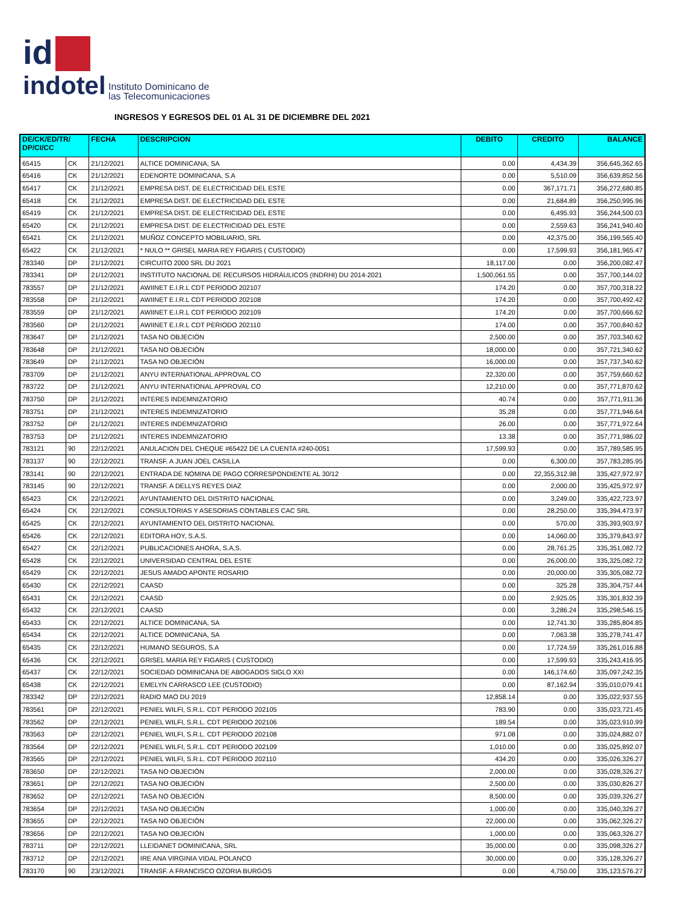id
indotel Instituto Dominicano de
las Telecomunicaciones
INGRESOS Y EGRESOS DEL 01 AL 31 DE DICIEMBRE DEL 2021
| DE/CK/ED/TR/ DP/CI/CC | | FECHA | DESCRIPCION | DEBITO | CREDITO | BALANCE |
| --- | --- | --- | --- | --- | --- | --- |
| 65415 | CK | 21/12/2021 | ALTICE DOMINICANA, SA | 0.00 | 4,434.39 | 356,645,362.65 |
| 65416 | CK | 21/12/2021 | EDENORTE DOMINICANA, S.A | 0.00 | 5,510.09 | 356,639,852.56 |
| 65417 | CK | 21/12/2021 | EMPRESA DIST. DE ELECTRICIDAD DEL ESTE | 0.00 | 367,171.71 | 356,272,680.85 |
| 65418 | CK | 21/12/2021 | EMPRESA DIST. DE ELECTRICIDAD DEL ESTE | 0.00 | 21,684.89 | 356,250,995.96 |
| 65419 | CK | 21/12/2021 | EMPRESA DIST. DE ELECTRICIDAD DEL ESTE | 0.00 | 6,495.93 | 356,244,500.03 |
| 65420 | CK | 21/12/2021 | EMPRESA DIST. DE ELECTRICIDAD DEL ESTE | 0.00 | 2,559.63 | 356,241,940.40 |
| 65421 | CK | 21/12/2021 | MUÑOZ CONCEPTO MOBILIARIO, SRL | 0.00 | 42,375.00 | 356,199,565.40 |
| 65422 | CK | 21/12/2021 | * NULO ** GRISEL MARIA REY FIGARIS ( CUSTODIO) | 0.00 | 17,599.93 | 356,181,965.47 |
| 783340 | DP | 21/12/2021 | CIRCUITO 2000 SRL DU 2021 | 18,117.00 | 0.00 | 356,200,082.47 |
| 783341 | DP | 21/12/2021 | INSTITUTO NACIONAL DE RECURSOS HIDRÁULICOS (INDRHI) DU 2014-2021 | 1,500,061.55 | 0.00 | 357,700,144.02 |
| 783557 | DP | 21/12/2021 | AWIINET E.I.R.L CDT PERIODO 202107 | 174.20 | 0.00 | 357,700,318.22 |
| 783558 | DP | 21/12/2021 | AWIINET E.I.R.L CDT PERIODO 202108 | 174.20 | 0.00 | 357,700,492.42 |
| 783559 | DP | 21/12/2021 | AWIINET E.I.R.L CDT PERIODO 202109 | 174.20 | 0.00 | 357,700,666.62 |
| 783560 | DP | 21/12/2021 | AWIINET E.I.R.L CDT PERIODO 202110 | 174.00 | 0.00 | 357,700,840.62 |
| 783647 | DP | 21/12/2021 | TASA NO OBJECIÓN | 2,500.00 | 0.00 | 357,703,340.62 |
| 783648 | DP | 21/12/2021 | TASA NO OBJECIÓN | 18,000.00 | 0.00 | 357,721,340.62 |
| 783649 | DP | 21/12/2021 | TASA NO OBJECIÓN | 16,000.00 | 0.00 | 357,737,340.62 |
| 783709 | DP | 21/12/2021 | ANYU INTERNATIONAL APPROVAL CO | 22,320.00 | 0.00 | 357,759,660.62 |
| 783722 | DP | 21/12/2021 | ANYU INTERNATIONAL APPROVAL CO | 12,210.00 | 0.00 | 357,771,870.62 |
| 783750 | DP | 21/12/2021 | INTERES INDEMNIZATORIO | 40.74 | 0.00 | 357,771,911.36 |
| 783751 | DP | 21/12/2021 | INTERES INDEMNIZATORIO | 35.28 | 0.00 | 357,771,946.64 |
| 783752 | DP | 21/12/2021 | INTERES INDEMNIZATORIO | 26.00 | 0.00 | 357,771,972.64 |
| 783753 | DP | 21/12/2021 | INTERES INDEMNIZATORIO | 13.38 | 0.00 | 357,771,986.02 |
| 783121 | 90 | 22/12/2021 | ANULACION DEL CHEQUE #65422 DE LA CUENTA #240-0051 | 17,599.93 | 0.00 | 357,789,585.95 |
| 783137 | 90 | 22/12/2021 | TRANSF. A JUAN JOEL CASILLA | 0.00 | 6,300.00 | 357,783,285.95 |
| 783141 | 90 | 22/12/2021 | ENTRADA DE NOMINA DE PAGO CORRESPONDIENTE AL 30/12 | 0.00 | 22,355,312.98 | 335,427,972.97 |
| 783145 | 90 | 22/12/2021 | TRANSF. A DELLYS REYES DIAZ | 0.00 | 2,000.00 | 335,425,972.97 |
| 65423 | CK | 22/12/2021 | AYUNTAMIENTO DEL DISTRITO NACIONAL | 0.00 | 3,249.00 | 335,422,723.97 |
| 65424 | CK | 22/12/2021 | CONSULTORIAS Y ASESORIAS CONTABLES CAC SRL | 0.00 | 28,250.00 | 335,394,473.97 |
| 65425 | CK | 22/12/2021 | AYUNTAMIENTO DEL DISTRITO NACIONAL | 0.00 | 570.00 | 335,393,903.97 |
| 65426 | CK | 22/12/2021 | EDITORA HOY, S.A.S. | 0.00 | 14,060.00 | 335,379,843.97 |
| 65427 | CK | 22/12/2021 | PUBLICACIONES AHORA, S.A,S. | 0.00 | 28,761.25 | 335,351,082.72 |
| 65428 | CK | 22/12/2021 | UNIVERSIDAD CENTRAL DEL ESTE | 0.00 | 26,000.00 | 335,325,082.72 |
| 65429 | CK | 22/12/2021 | JESUS AMADO APONTE ROSARIO | 0.00 | 20,000.00 | 335,305,082.72 |
| 65430 | CK | 22/12/2021 | CAASD | 0.00 | 325.28 | 335,304,757.44 |
| 65431 | CK | 22/12/2021 | CAASD | 0.00 | 2,925.05 | 335,301,832.39 |
| 65432 | CK | 22/12/2021 | CAASD | 0.00 | 3,286.24 | 335,298,546.15 |
| 65433 | CK | 22/12/2021 | ALTICE DOMINICANA, SA | 0.00 | 12,741.30 | 335,285,804.85 |
| 65434 | CK | 22/12/2021 | ALTICE DOMINICANA, SA | 0.00 | 7,063.38 | 335,278,741.47 |
| 65435 | CK | 22/12/2021 | HUMANO SEGUROS, S.A | 0.00 | 17,724.59 | 335,261,016.88 |
| 65436 | CK | 22/12/2021 | GRISEL MARIA REY FIGARIS ( CUSTODIO) | 0.00 | 17,599.93 | 335,243,416.95 |
| 65437 | CK | 22/12/2021 | SOCIEDAD DOMINICANA DE ABOGADOS SIGLO XXI | 0.00 | 146,174.60 | 335,097,242.35 |
| 65438 | CK | 22/12/2021 | EMELYN CARRASCO LEE (CUSTODIO) | 0.00 | 87,162.94 | 335,010,079.41 |
| 783342 | DP | 22/12/2021 | RADIO MAO DU 2019 | 12,858.14 | 0.00 | 335,022,937.55 |
| 783561 | DP | 22/12/2021 | PENIEL WILFI, S.R.L. CDT PERIODO 202105 | 783.90 | 0.00 | 335,023,721.45 |
| 783562 | DP | 22/12/2021 | PENIEL WILFI, S.R.L. CDT PERIODO 202106 | 189.54 | 0.00 | 335,023,910.99 |
| 783563 | DP | 22/12/2021 | PENIEL WILFI, S.R.L. CDT PERIODO 202108 | 971.08 | 0.00 | 335,024,882.07 |
| 783564 | DP | 22/12/2021 | PENIEL WILFI, S.R.L. CDT PERIODO 202109 | 1,010.00 | 0.00 | 335,025,892.07 |
| 783565 | DP | 22/12/2021 | PENIEL WILFI, S.R.L. CDT PERIODO 202110 | 434.20 | 0.00 | 335,026,326.27 |
| 783650 | DP | 22/12/2021 | TASA NO OBJECIÓN | 2,000.00 | 0.00 | 335,028,326.27 |
| 783651 | DP | 22/12/2021 | TASA NO OBJECIÓN | 2,500.00 | 0.00 | 335,030,826.27 |
| 783652 | DP | 22/12/2021 | TASA NO OBJECIÓN | 8,500.00 | 0.00 | 335,039,326.27 |
| 783654 | DP | 22/12/2021 | TASA NO OBJECIÓN | 1,000.00 | 0.00 | 335,040,326.27 |
| 783655 | DP | 22/12/2021 | TASA NO OBJECIÓN | 22,000.00 | 0.00 | 335,062,326.27 |
| 783656 | DP | 22/12/2021 | TASA NO OBJECIÓN | 1,000.00 | 0.00 | 335,063,326.27 |
| 783711 | DP | 22/12/2021 | LLEIDANET DOMINICANA, SRL | 35,000.00 | 0.00 | 335,098,326.27 |
| 783712 | DP | 22/12/2021 | IRE ANA VIRGINIA VIDAL POLANCO | 30,000.00 | 0.00 | 335,128,326.27 |
| 783170 | 90 | 23/12/2021 | TRANSF. A FRANCISCO OZORIA BURGOS | 0.00 | 4,750.00 | 335,123,576.27 |